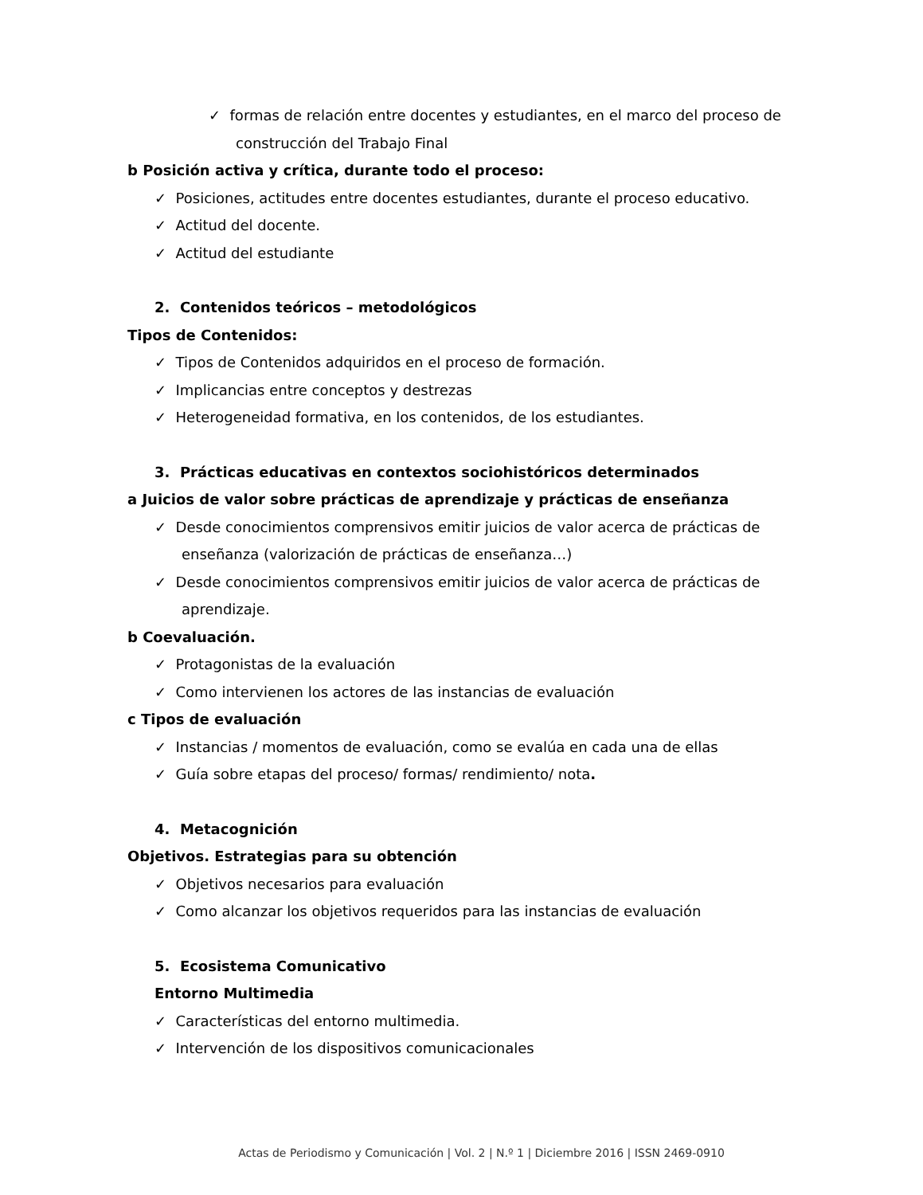✓ formas de relación entre docentes y estudiantes, en el marco del proceso de construcción del Trabajo Final
b Posición activa y crítica, durante todo el proceso:
✓ Posiciones, actitudes entre docentes estudiantes, durante el proceso educativo.
✓ Actitud del docente.
✓ Actitud del estudiante
2. Contenidos teóricos – metodológicos
Tipos de Contenidos:
✓ Tipos de Contenidos adquiridos en el proceso de formación.
✓ Implicancias entre conceptos y destrezas
✓ Heterogeneidad formativa, en los contenidos, de los estudiantes.
3. Prácticas educativas en contextos sociohistóricos determinados
a Juicios de valor sobre prácticas de aprendizaje y prácticas de enseñanza
✓ Desde conocimientos comprensivos emitir juicios de valor acerca de prácticas de enseñanza (valorización de prácticas de enseñanza…)
✓ Desde conocimientos comprensivos emitir juicios de valor acerca de prácticas de aprendizaje.
b Coevaluación.
✓ Protagonistas de la evaluación
✓ Como intervienen los actores de las instancias de evaluación
c Tipos de evaluación
✓ Instancias / momentos de evaluación, como se evalúa en cada una de ellas
✓ Guía sobre etapas del proceso/ formas/ rendimiento/ nota.
4. Metacognición
Objetivos. Estrategias para su obtención
✓ Objetivos necesarios para evaluación
✓ Como alcanzar los objetivos requeridos para las instancias de evaluación
5. Ecosistema Comunicativo
Entorno Multimedia
✓ Características del entorno multimedia.
✓ Intervención de los dispositivos comunicacionales
Actas de Periodismo y Comunicación | Vol. 2 | N.º 1 | Diciembre 2016 | ISSN 2469-0910